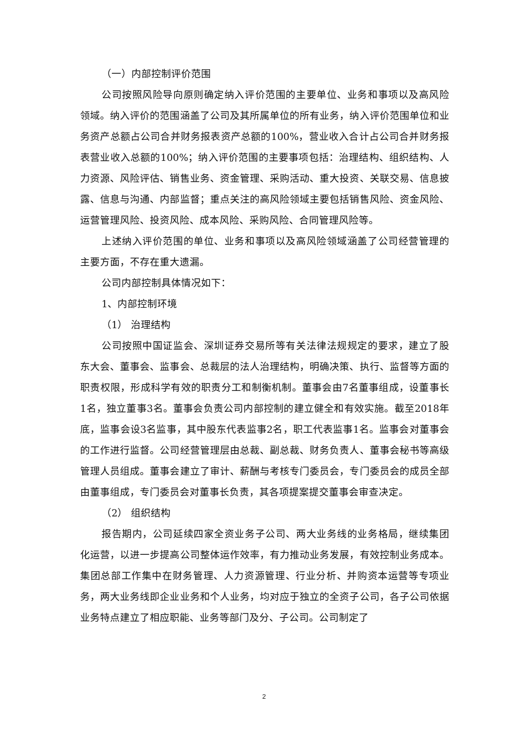（一）内部控制评价范围
公司按照风险导向原则确定纳入评价范围的主要单位、业务和事项以及高风险领域。纳入评价的范围涵盖了公司及其所属单位的所有业务，纳入评价范围单位和业务资产总额占公司合并财务报表资产总额的100%，营业收入合计占公司合并财务报表营业收入总额的100%；纳入评价范围的主要事项包括：治理结构、组织结构、人力资源、风险评估、销售业务、资金管理、采购活动、重大投资、关联交易、信息披露、信息与沟通、内部监督；重点关注的高风险领域主要包括销售风险、资金风险、运营管理风险、投资风险、成本风险、采购风险、合同管理风险等。
上述纳入评价范围的单位、业务和事项以及高风险领域涵盖了公司经营管理的主要方面，不存在重大遗漏。
公司内部控制具体情况如下：
1、内部控制环境
（1） 治理结构
公司按照中国证监会、深圳证券交易所等有关法律法规规定的要求，建立了股东大会、董事会、监事会、总裁层的法人治理结构，明确决策、执行、监督等方面的职责权限，形成科学有效的职责分工和制衡机制。董事会由7名董事组成，设董事长1名，独立董事3名。董事会负责公司内部控制的建立健全和有效实施。截至2018年底，监事会设3名监事，其中股东代表监事2名，职工代表监事1名。监事会对董事会的工作进行监督。公司经营管理层由总裁、副总裁、财务负责人、董事会秘书等高级管理人员组成。董事会建立了审计、薪酬与考核专门委员会，专门委员会的成员全部由董事组成，专门委员会对董事长负责，其各项提案提交董事会审查决定。
（2） 组织结构
报告期内，公司延续四家全资业务子公司、两大业务线的业务格局，继续集团化运营，以进一步提高公司整体运作效率，有力推动业务发展，有效控制业务成本。集团总部工作集中在财务管理、人力资源管理、行业分析、并购资本运营等专项业务，两大业务线即企业业务和个人业务，均对应于独立的全资子公司，各子公司依据业务特点建立了相应职能、业务等部门及分、子公司。公司制定了
2